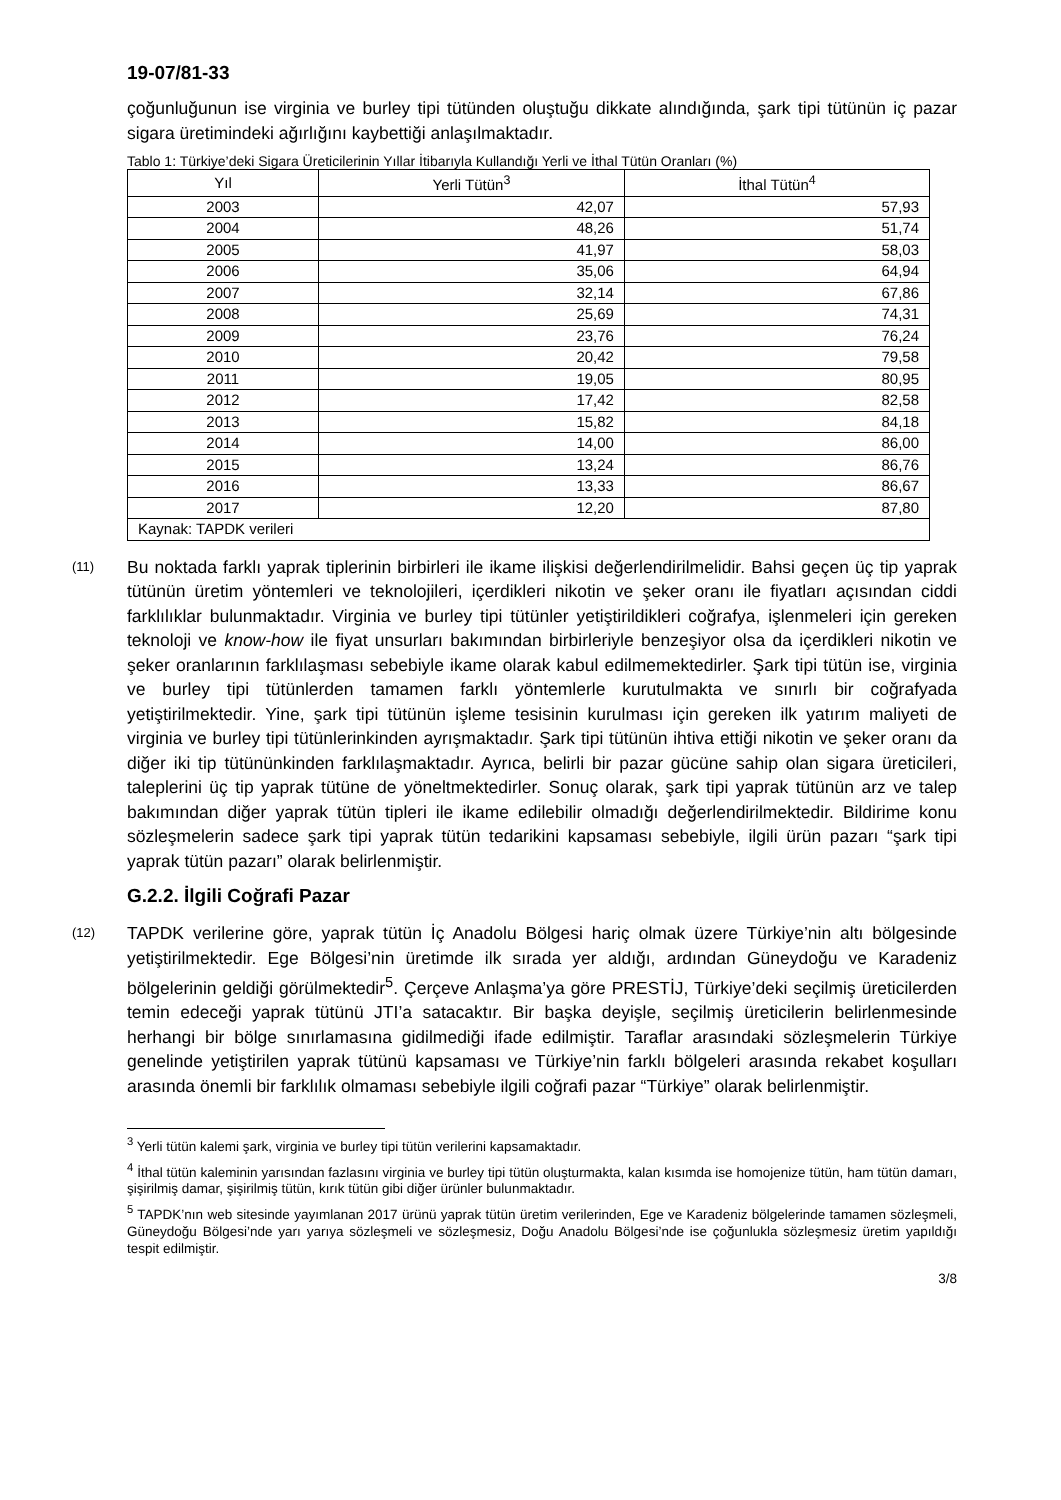19-07/81-33
çoğunluğunun ise virginia ve burley tipi tütünden oluştuğu dikkate alındığında, şark tipi tütünün iç pazar sigara üretimindeki ağırlığını kaybettiği anlaşılmaktadır.
Tablo 1: Türkiye’deki Sigara Üreticilerinin Yıllar İtibarıyla Kullandığı Yerli ve İthal Tütün Oranları (%)
| Yıl | Yerli Tütün<sup>3</sup> | İthal Tütün<sup>4</sup> |
| --- | --- | --- |
| 2003 | 42,07 | 57,93 |
| 2004 | 48,26 | 51,74 |
| 2005 | 41,97 | 58,03 |
| 2006 | 35,06 | 64,94 |
| 2007 | 32,14 | 67,86 |
| 2008 | 25,69 | 74,31 |
| 2009 | 23,76 | 76,24 |
| 2010 | 20,42 | 79,58 |
| 2011 | 19,05 | 80,95 |
| 2012 | 17,42 | 82,58 |
| 2013 | 15,82 | 84,18 |
| 2014 | 14,00 | 86,00 |
| 2015 | 13,24 | 86,76 |
| 2016 | 13,33 | 86,67 |
| 2017 | 12,20 | 87,80 |
| Kaynak: TAPDK verileri | | |
(11)
Bu noktada farklı yaprak tiplerinin birbirleri ile ikame ilişkisi değerlendirilmelidir. Bahsi geçen üç tip yaprak tütünün üretim yöntemleri ve teknolojileri, içerdikleri nikotin ve şeker oranı ile fiyatları açısından ciddi farklılıklar bulunmaktadır. Virginia ve burley tipi tütünler yetiştirildikleri coğrafya, işlenmeleri için gereken teknoloji ve know-how ile fiyat unsurları bakımından birbirleriyle benzeşiyor olsa da içerdikleri nikotin ve şeker oranlarının farklılaşması sebebiyle ikame olarak kabul edilmemektedirler. Şark tipi tütün ise, virginia ve burley tipi tütünlerden tamamen farklı yöntemlerle kurutulmakta ve sınırlı bir coğrafyada yetiştirilmektedir. Yine, şark tipi tütünün işleme tesisinin kurulması için gereken ilk yatırım maliyeti de virginia ve burley tipi tütünlerinkinden ayrışmaktadır. Şark tipi tütünün ihtiva ettiği nikotin ve şeker oranı da diğer iki tip tütününkinden farklılaşmaktadır. Ayrıca, belirli bir pazar gücüne sahip olan sigara üreticileri, taleplerini üç tip yaprak tütüne de yöneltmektedirler. Sonuç olarak, şark tipi yaprak tütünün arz ve talep bakımından diğer yaprak tütün tipleri ile ikame edilebilir olmadığı değerlendirilmektedir. Bildirime konu sözleşmelerin sadece şark tipi yaprak tütün tedarikini kapsaması sebebiyle, ilgili ürün pazarı “şark tipi yaprak tütün pazarı” olarak belirlenmiştir.
G.2.2. İlgili Coğrafi Pazar
(12)
TAPDK verilerine göre, yaprak tütün İç Anadolu Bölgesi hariç olmak üzere Türkiye’nin altı bölgesinde yetiştirilmektedir. Ege Bölgesi’nin üretimde ilk sırada yer aldığı, ardından Güneydoğu ve Karadeniz bölgelerinin geldiği görülmektedir<sup>5</sup>. Çerçeve Anlaşma’ya göre PRESTİJ, Türkiye’deki seçilmiş üreticilerden temin edeceği yaprak tütünü JTI’a satacaktır. Bir başka deyişle, seçilmiş üreticilerin belirlenmesinde herhangi bir bölge sınırlamasına gidilmediği ifade edilmiştir. Taraflar arasındaki sözleşmelerin Türkiye genelinde yetiştirilen yaprak tütünü kapsaması ve Türkiye’nin farklı bölgeleri arasında rekabet koşulları arasında önemli bir farklılık olmaması sebebiyle ilgili coğrafi pazar “Türkiye” olarak belirlenmiştir.
<sup>3</sup> Yerli tütün kalemi şark, virginia ve burley tipi tütün verilerini kapsamaktadır.
<sup>4</sup> İthal tütün kaleminin yarısından fazlasını virginia ve burley tipi tütün oluşturmakta, kalan kısımda ise homojenize tütün, ham tütün damarı, şişirilmiş damar, şişirilmiş tütün, kırık tütün gibi diğer ürünler bulunmaktadır.
<sup>5</sup> TAPDK’nın web sitesinde yayımlanan 2017 ürünü yaprak tütün üretim verilerinden, Ege ve Karadeniz bölgelerinde tamamen sözleşmeli, Güneydoğu Bölgesi’nde yarı yarıya sözleşmeli ve sözleşmesiz, Doğu Anadolu Bölgesi’nde ise çoğunlukla sözleşmesiz üretim yapıldığı tespit edilmiştir.
3/8